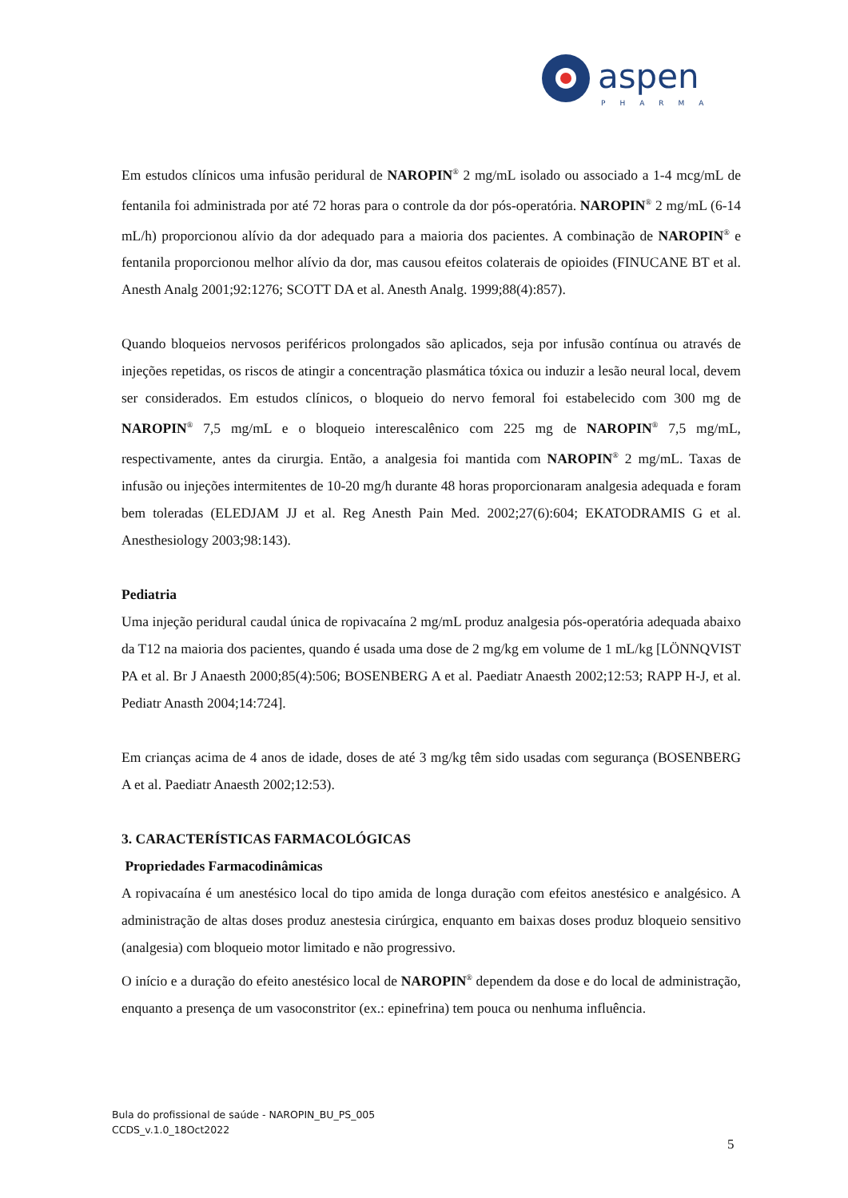aspen
PHARMA
Em estudos clínicos uma infusão peridural de NAROPIN<sup>®</sup> 2 mg/mL isolado ou associado a 1-4 mcg/mL de fentanila foi administrada por até 72 horas para o controle da dor pós-operatória. NAROPIN<sup>®</sup> 2 mg/mL (6-14 mL/h) proporcionou alívio da dor adequado para a maioria dos pacientes. A combinação de NAROPIN<sup>®</sup> e fentanila proporcionou melhor alívio da dor, mas causou efeitos colaterais de opioides (FINUCANE BT et al. Anesth Analg 2001;92:1276; SCOTT DA et al. Anesth Analg. 1999;88(4):857).
Quando bloqueios nervosos periféricos prolongados são aplicados, seja por infusão contínua ou através de injeções repetidas, os riscos de atingir a concentração plasmática tóxica ou induzir a lesão neural local, devem ser considerados. Em estudos clínicos, o bloqueio do nervo femoral foi estabelecido com 300 mg de NAROPIN<sup>®</sup> 7,5 mg/mL e o bloqueio interescalênico com 225 mg de NAROPIN<sup>®</sup> 7,5 mg/mL, respectivamente, antes da cirurgia. Então, a analgesia foi mantida com NAROPIN<sup>®</sup> 2 mg/mL. Taxas de infusão ou injeções intermitentes de 10-20 mg/h durante 48 horas proporcionaram analgesia adequada e foram bem toleradas (ELEDJAM JJ et al. Reg Anesth Pain Med. 2002;27(6):604; EKATODRAMIS G et al. Anesthesiology 2003;98:143).
Pediatria
Uma injeção peridural caudal única de ropivacaína 2 mg/mL produz analgesia pós-operatória adequada abaixo da T12 na maioria dos pacientes, quando é usada uma dose de 2 mg/kg em volume de 1 mL/kg [LÖNNQVIST PA et al. Br J Anaesth 2000;85(4):506; BOSENBERG A et al. Paediatr Anaesth 2002;12:53; RAPP H-J, et al. Pediatr Anasth 2004;14:724].
Em crianças acima de 4 anos de idade, doses de até 3 mg/kg têm sido usadas com segurança (BOSENBERG A et al. Paediatr Anaesth 2002;12:53).
3. CARACTERÍSTICAS FARMACOLÓGICAS
Propriedades Farmacodinâmicas
A ropivacaína é um anestésico local do tipo amida de longa duração com efeitos anestésico e analgésico. A administração de altas doses produz anestesia cirúrgica, enquanto em baixas doses produz bloqueio sensitivo (analgesia) com bloqueio motor limitado e não progressivo.
O início e a duração do efeito anestésico local de NAROPIN<sup>®</sup> dependem da dose e do local de administração, enquanto a presença de um vasoconstritor (ex.: epinefrina) tem pouca ou nenhuma influência.
Bula do profissional de saúde - NAROPIN_BU_PS_005
CCDS_v.1.0_18Oct2022
5